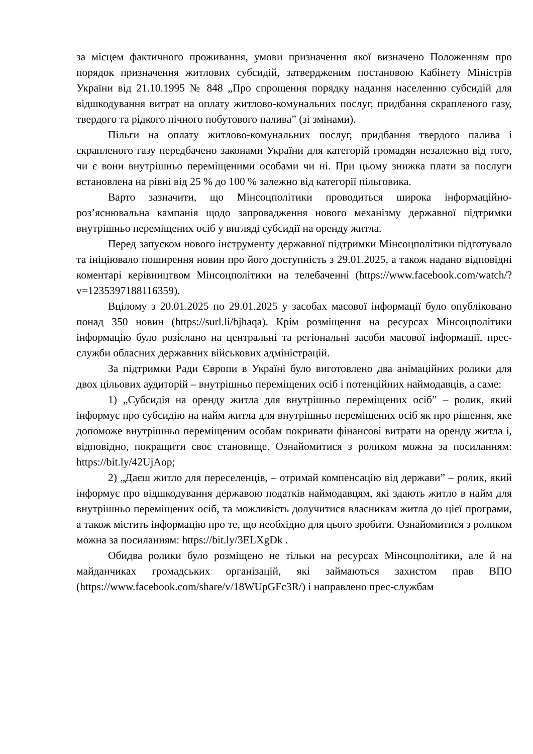за місцем фактичного проживання, умови призначення якої визначено Положенням про порядок призначення житлових субсидій, затвердженим постановою Кабінету Міністрів України від 21.10.1995 № 848 „Про спрощення порядку надання населенню субсидій для відшкодування витрат на оплату житлово-комунальних послуг, придбання скрапленого газу, твердого та рідкого пічного побутового палива” (зі змінами).
Пільги на оплату житлово-комунальних послуг, придбання твердого палива і скрапленого газу передбачено законами України для категорій громадян незалежно від того, чи є вони внутрішньо переміщеними особами чи ні. При цьому знижка плати за послуги встановлена на рівні від 25 % до 100 % залежно від категорії пільговика.
Варто зазначити, що Мінсоцполітики проводиться широка інформаційно-роз’яснювальна кампанія щодо запровадження нового механізму державної підтримки внутрішньо переміщених осіб у вигляді субсидії на оренду житла.
Перед запуском нового інструменту державної підтримки Мінсоцполітики підготувало та ініціювало поширення новин про його доступність з 29.01.2025, а також надано відповідні коментарі керівництвом Мінсоцполітики на телебаченні (https://www.facebook.com/watch/?v=1235397188116359).
Вцілому з 20.01.2025 по 29.01.2025 у засобах масової інформації було опубліковано понад 350 новин (https://surl.li/bjhaqa). Крім розміщення на ресурсах Мінсоцполітики інформацію було розіслано на центральні та регіональні засоби масової інформації, прес-служби обласних державних військових адміністрацій.
За підтримки Ради Європи в Україні було виготовлено два анімаційних ролики для двох цільових аудиторій – внутрішньо переміщених осіб і потенційних наймодавців, а саме:
1) „Субсидія на оренду житла для внутрішньо переміщених осіб” – ролик, який інформує про субсидію на найм житла для внутрішньо переміщених осіб як про рішення, яке допоможе внутрішньо переміщеним особам покривати фінансові витрати на оренду житла і, відповідно, покращити своє становище. Ознайомитися з роликом можна за посиланням: https://bit.ly/42UjAop;
2) „Даєш житло для переселенців, – отримай компенсацію від держави” – ролик, який інформує про відшкодування державою податків наймодавцям, які здають житло в найм для внутрішньо переміщених осіб, та можливість долучитися власникам житла до цієї програми, а також містить інформацію про те, що необхідно для цього зробити. Ознайомитися з роликом можна за посиланням: https://bit.ly/3ELXgDk .
Обидва ролики було розміщено не тільки на ресурсах Мінсоцполітики, але й на майданчиках громадських організацій, які займаються захистом прав ВПО (https://www.facebook.com/share/v/18WUpGFc3R/) і направлено прес-службам